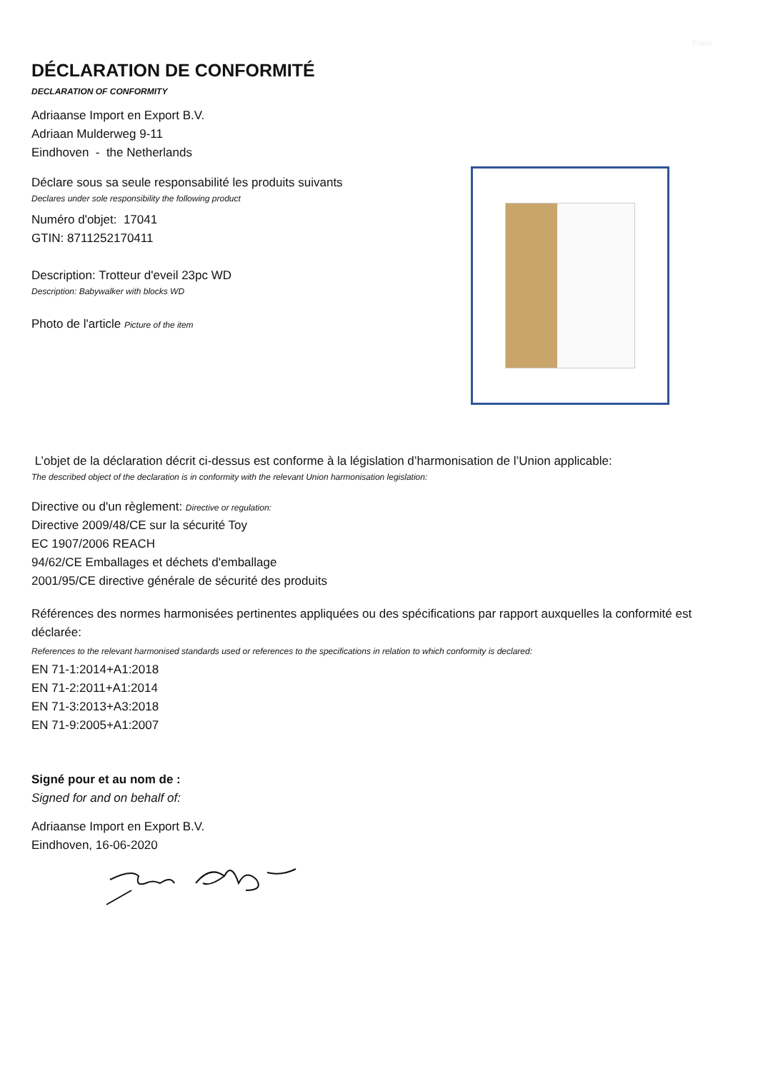Frans
DÉCLARATION DE CONFORMITÉ
DECLARATION OF CONFORMITY
Adriaanse Import en Export B.V.
Adriaan Mulderweg 9-11
Eindhoven - the Netherlands
Déclare sous sa seule responsabilité les produits suivants
Declares under sole responsibility the following product
Numéro d'objet: 17041
GTIN: 8711252170411
Description: Trotteur d'eveil 23pc WD
Description: Babywalker with blocks WD
Photo de l'article Picture of the item
L’objet de la déclaration décrit ci-dessus est conforme à la législation d’harmonisation de l’Union applicable:
The described object of the declaration is in conformity with the relevant Union harmonisation legislation:
Directive ou d'un règlement: Directive or regulation:
Directive 2009/48/CE sur la sécurité Toy
EC 1907/2006 REACH
94/62/CE Emballages et déchets d'emballage
2001/95/CE directive générale de sécurité des produits
Références des normes harmonisées pertinentes appliquées ou des spécifications par rapport auxquelles la conformité est déclarée:
References to the relevant harmonised standards used or references to the specifications in relation to which conformity is declared:
EN 71-1:2014+A1:2018
EN 71-2:2011+A1:2014
EN 71-3:2013+A3:2018
EN 71-9:2005+A1:2007
Signé pour et au nom de :
Signed for and on behalf of:
Adriaanse Import en Export B.V.
Eindhoven, 16-06-2020